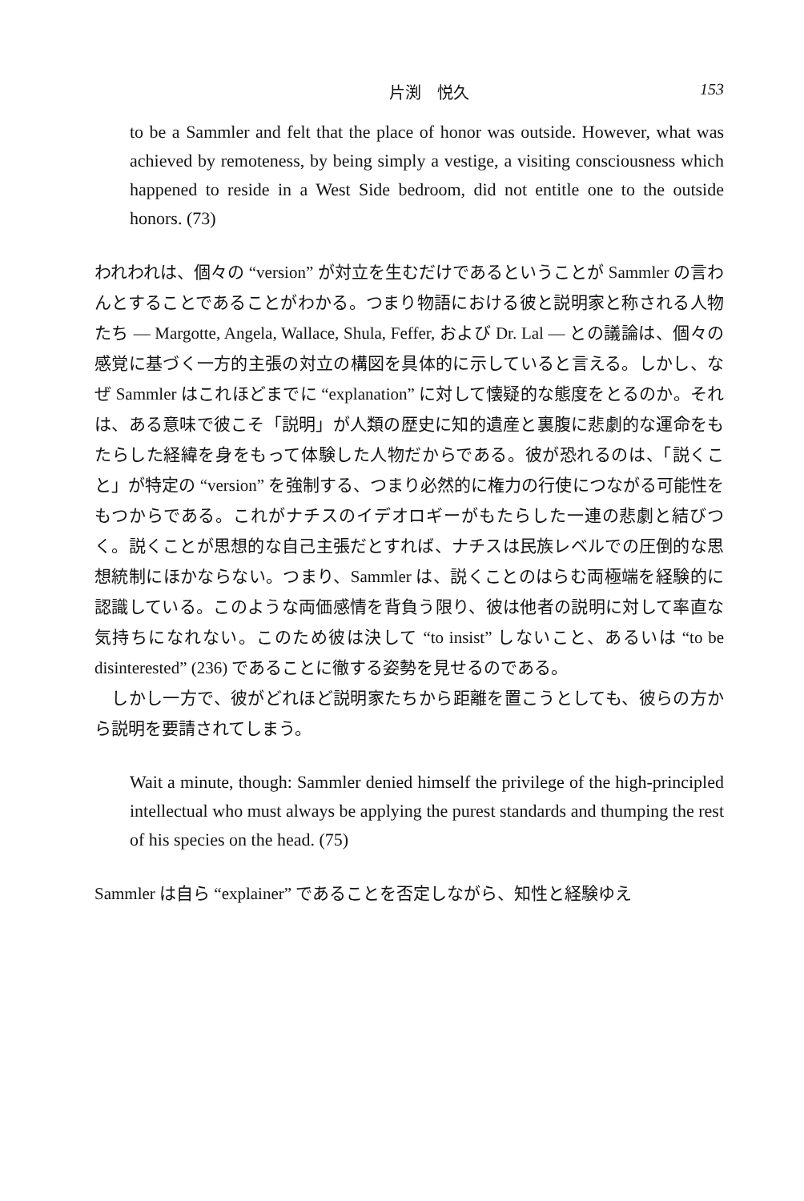片渕　悦久 153
to be a Sammler and felt that the place of honor was outside. However, what was achieved by remoteness, by being simply a vestige, a visiting consciousness which happened to reside in a West Side bedroom, did not entitle one to the outside honors. (73)
われわれは、個々の “version” が対立を生むだけであるということが Sammler の言わんとすることであることがわかる。つまり物語における彼と説明家と称される人物たち — Margotte, Angela, Wallace, Shula, Feffer, および Dr. Lal — との議論は、個々の感覚に基づく一方的主張の対立の構図を具体的に示していると言える。しかし、なぜ Sammler はこれほどまでに “explanation” に対して懐疑的な態度をとるのか。それは、ある意味で彼こそ「説明」が人類の歴史に知的遺産と裏腹に悲劇的な運命をもたらした経緯を身をもって体験した人物だからである。彼が恐れるのは、「説くこと」が特定の “version” を強制する、つまり必然的に権力の行使につながる可能性をもつからである。これがナチスのイデオロギーがもたらした一連の悲劇と結びつく。説くことが思想的な自己主張だとすれば、ナチスは民族レベルでの圧倒的な思想統制にほかならない。つまり、Sammler は、説くことのはらむ両極端を経験的に認識している。このような両価感情を背負う限り、彼は他者の説明に対して率直な気持ちになれない。このため彼は決して “to insist” しないこと、あるいは “to be disinterested” (236) であることに徹する姿勢を見せるのである。
　しかし一方で、彼がどれほど説明家たちから距離を置こうとしても、彼らの方から説明を要請されてしまう。
Wait a minute, though: Sammler denied himself the privilege of the high-principled intellectual who must always be applying the purest standards and thumping the rest of his species on the head. (75)
Sammler は自ら “explainer” であることを否定しながら、知性と経験ゆえ